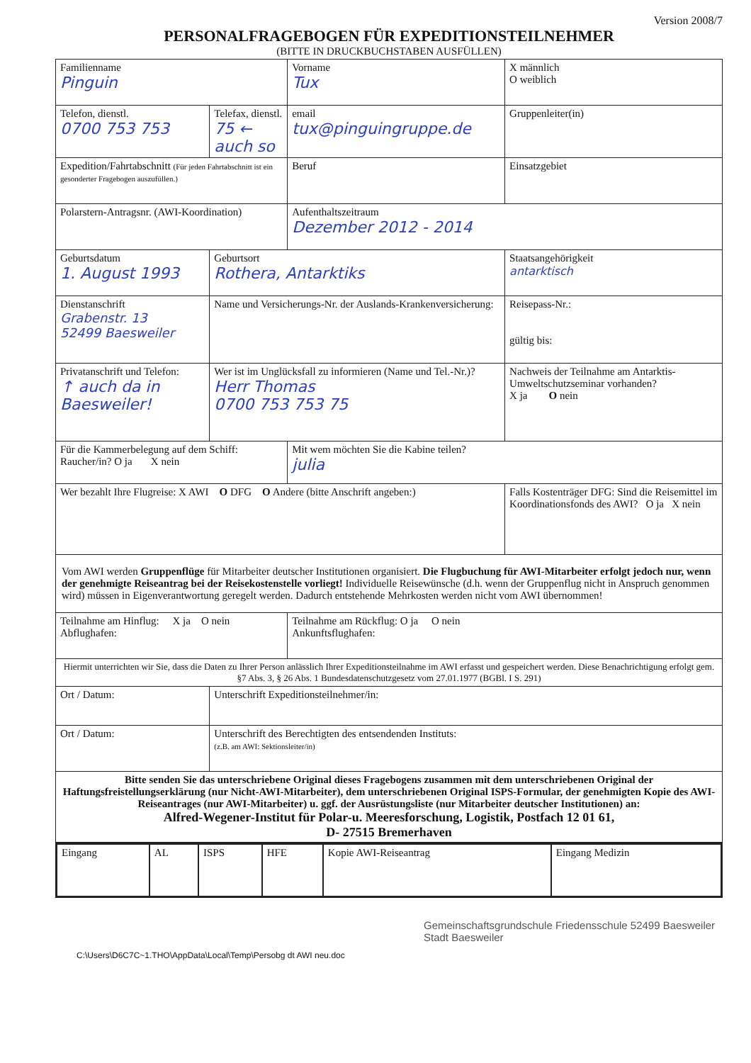Version 2008/7
PERSONALFRAGEBOGEN FÜR EXPEDITIONSTEILNEHMER
(BITTE IN DRUCKBUCHSTABEN AUSFÜLLEN)
| Familienname Pinguin | | Vorname Tux | | X männlich O weiblich |
| Telefon, dienstl. 0700 753 753 | Telefax, dienstl. 75 ← auch so | email tux@pinguingruppe.de | Gruppenleiter(in) | |
| Expedition/Fahrtabschnitt (Für jeden Fahrtabschnitt ist ein gesonderter Fragebogen auszufüllen.) | | Beruf | Einsatzgebiet | |
| Polarstern-Antragsnr. (AWI-Koordination) | | Aufenthaltszeitraum Dezember 2012 - 2014 | | |
| Geburtsdatum 1. August 1993 | Geburtsort Rothera, Antarktiks | | | Staatsangehörigkeit antarktisch |
| Dienstanschrift Grabenstr. 13 52499 Baesweiler | Name und Versicherungs-Nr. der Auslands-Krankenversicherung: | | Reisepass-Nr.: gültig bis: | |
| Privatanschrift und Telefon: ↑ auch da in Baesweiler! | Wer ist im Unglücksfall zu informieren (Name und Tel.-Nr.)? Herr Thomas 0700 753 753 75 | | Nachweis der Teilnahme am Antarktis-Umweltschutzseminar vorhanden? X ja O nein | |
| Für die Kammerbelegung auf dem Schiff: Raucher/in? O ja X nein | | Mit wem möchten Sie die Kabine teilen? julia | | |
| Wer bezahlt Ihre Flugreise: X AWI O DFG O Andere (bitte Anschrift angeben:) | | | Falls Kostenträger DFG: Sind die Reisemittel im Koordinationsfonds des AWI? O ja X nein | |
| Vom AWI werden Gruppenflüge für Mitarbeiter deutscher Institutionen organisiert. Die Flugbuchung für AWI-Mitarbeiter erfolgt jedoch nur, wenn der genehmigte Reiseantrag bei der Reisekostenstelle vorliegt! Individuelle Reisewünsche (d.h. wenn der Gruppenflug nicht in Anspruch genommen wird) müssen in Eigenverantwortung geregelt werden. Dadurch entstehende Mehrkosten werden nicht vom AWI übernommen! | | | | |
| Teilnahme am Hinflug: X ja O nein Abflughafen: | | Teilnahme am Rückflug: O ja O nein Ankunftsflughafen: | | |
| Hiermit unterrichten wir Sie, dass die Daten zu Ihrer Person anlässlich Ihrer Expeditionsteilnahme im AWI erfasst und gespeichert werden. Diese Benachrichtigung erfolgt gem. §7 Abs. 3, § 26 Abs. 1 Bundesdatenschutzgesetz vom 27.01.1977 (BGBl. I S. 291) | | | | |
| Ort / Datum: | Unterschrift Expeditionsteilnehmer/in: | | | |
| Ort / Datum: | Unterschrift des Berechtigten des entsendenden Instituts: (z.B. am AWI: Sektionsleiter/in) | | | |
| Bitte senden Sie das unterschriebene Original dieses Fragebogens zusammen mit dem unterschriebenen Original der Haftungsfreistellungserklärung (nur Nicht-AWI-Mitarbeiter), dem unterschriebenen Original ISPS-Formular, der genehmigten Kopie des AWI-Reiseantrages (nur AWI-Mitarbeiter) u. ggf. der Ausrüstungsliste (nur Mitarbeiter deutscher Institutionen) an: Alfred-Wegener-Institut für Polar-u. Meeresforschung, Logistik, Postfach 12 01 61, D- 27515 Bremerhaven | | | | |
| Eingang | AL | ISPS | HFE | Kopie AWI-Reiseantrag | Eingang Medizin |
Gemeinschaftsgrundschule Friedensschule 52499 Baesweiler Stadt Baesweiler
C:\Users\D6C7C~1.THO\AppData\Local\Temp\Persobg dt AWI neu.doc